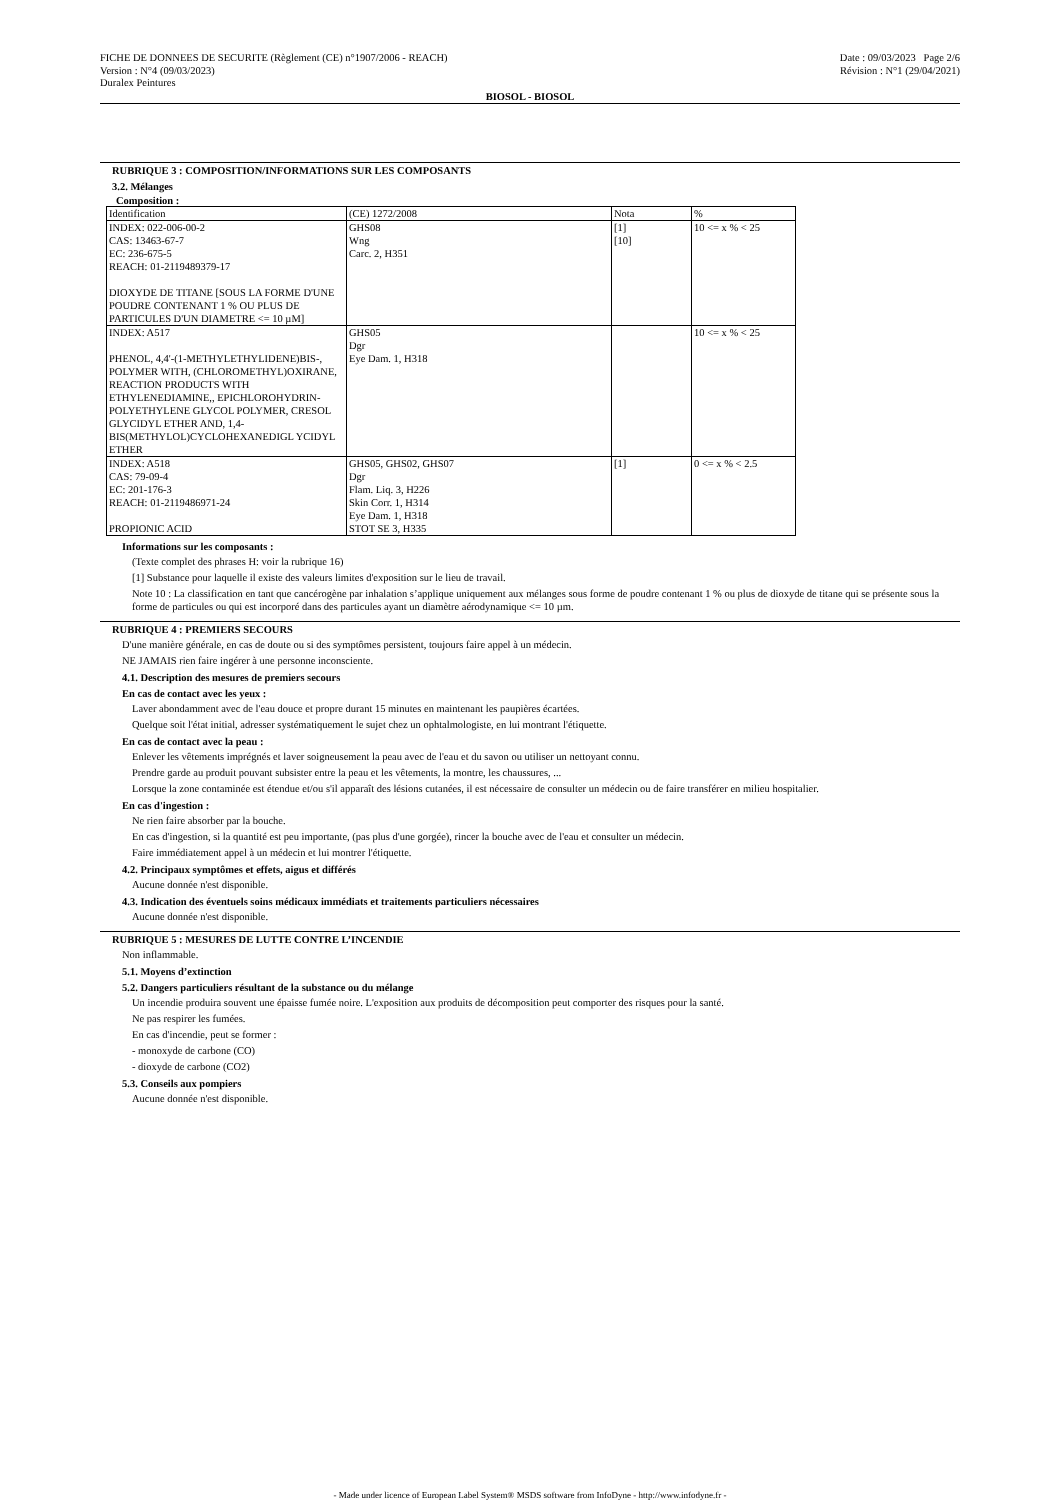FICHE DE DONNEES DE SECURITE (Règlement (CE) n°1907/2006 - REACH)
Version : N°4 (09/03/2023)
Duralex Peintures
Date : 09/03/2023 Page 2/6
Révision : N°1 (29/04/2021)
BIOSOL - BIOSOL
RUBRIQUE 3 : COMPOSITION/INFORMATIONS SUR LES COMPOSANTS
3.2. Mélanges
Composition :
| Identification | (CE) 1272/2008 | Nota | % |
| INDEX: 022-006-00-2 CAS: 13463-67-7 EC: 236-675-5 REACH: 01-2119489379-17 DIOXYDE DE TITANE [SOUS LA FORME D'UNE POUDRE CONTENANT 1 % OU PLUS DE PARTICULES D'UN DIAMETRE <= 10 µM] | GHS08 Wng Carc. 2, H351 | [1] [10] | 10 <= x % < 25 |
| INDEX: A517 PHENOL, 4,4'-(1-METHYLETHYLIDENE)BIS-, POLYMER WITH, (CHLOROMETHYL)OXIRANE, REACTION PRODUCTS WITH ETHYLENEDIAMINE,, EPICHLOROHYDRIN-POLYETHYLENE GLYCOL POLYMER, CRESOL GLYCIDYL ETHER AND, 1,4-BIS(METHYLOL)CYCLOHEXANEDIGL YCIDYL ETHER | GHS05 Dgr Eye Dam. 1, H318 | | 10 <= x % < 25 |
| INDEX: A518 CAS: 79-09-4 EC: 201-176-3 REACH: 01-2119486971-24 PROPIONIC ACID | GHS05, GHS02, GHS07 Dgr Flam. Liq. 3, H226 Skin Corr. 1, H314 Eye Dam. 1, H318 STOT SE 3, H335 | [1] | 0 <= x % < 2.5 |
Informations sur les composants :
(Texte complet des phrases H: voir la rubrique 16)
[1] Substance pour laquelle il existe des valeurs limites d'exposition sur le lieu de travail.
Note 10 : La classification en tant que cancérogène par inhalation s’applique uniquement aux mélanges sous forme de poudre contenant 1 % ou plus de dioxyde de titane qui se présente sous la forme de particules ou qui est incorporé dans des particules ayant un diamètre aérodynamique <= 10 µm.
RUBRIQUE 4 : PREMIERS SECOURS
D'une manière générale, en cas de doute ou si des symptômes persistent, toujours faire appel à un médecin.
NE JAMAIS rien faire ingérer à une personne inconsciente.
4.1. Description des mesures de premiers secours
En cas de contact avec les yeux :
Laver abondamment avec de l'eau douce et propre durant 15 minutes en maintenant les paupières écartées.
Quelque soit l'état initial, adresser systématiquement le sujet chez un ophtalmologiste, en lui montrant l'étiquette.
En cas de contact avec la peau :
Enlever les vêtements imprégnés et laver soigneusement la peau avec de l'eau et du savon ou utiliser un nettoyant connu.
Prendre garde au produit pouvant subsister entre la peau et les vêtements, la montre, les chaussures, ...
Lorsque la zone contaminée est étendue et/ou s'il apparaît des lésions cutanées, il est nécessaire de consulter un médecin ou de faire transférer en milieu hospitalier.
En cas d'ingestion :
Ne rien faire absorber par la bouche.
En cas d'ingestion, si la quantité est peu importante, (pas plus d'une gorgée), rincer la bouche avec de l'eau et consulter un médecin.
Faire immédiatement appel à un médecin et lui montrer l'étiquette.
4.2. Principaux symptômes et effets, aigus et différés
Aucune donnée n'est disponible.
4.3. Indication des éventuels soins médicaux immédiats et traitements particuliers nécessaires
Aucune donnée n'est disponible.
RUBRIQUE 5 : MESURES DE LUTTE CONTRE L’INCENDIE
Non inflammable.
5.1. Moyens d’extinction
5.2. Dangers particuliers résultant de la substance ou du mélange
Un incendie produira souvent une épaisse fumée noire. L'exposition aux produits de décomposition peut comporter des risques pour la santé.
Ne pas respirer les fumées.
En cas d'incendie, peut se former :
- monoxyde de carbone (CO)
- dioxyde de carbone (CO2)
5.3. Conseils aux pompiers
Aucune donnée n'est disponible.
- Made under licence of European Label System® MSDS software from InfoDyne - http://www.infodyne.fr -